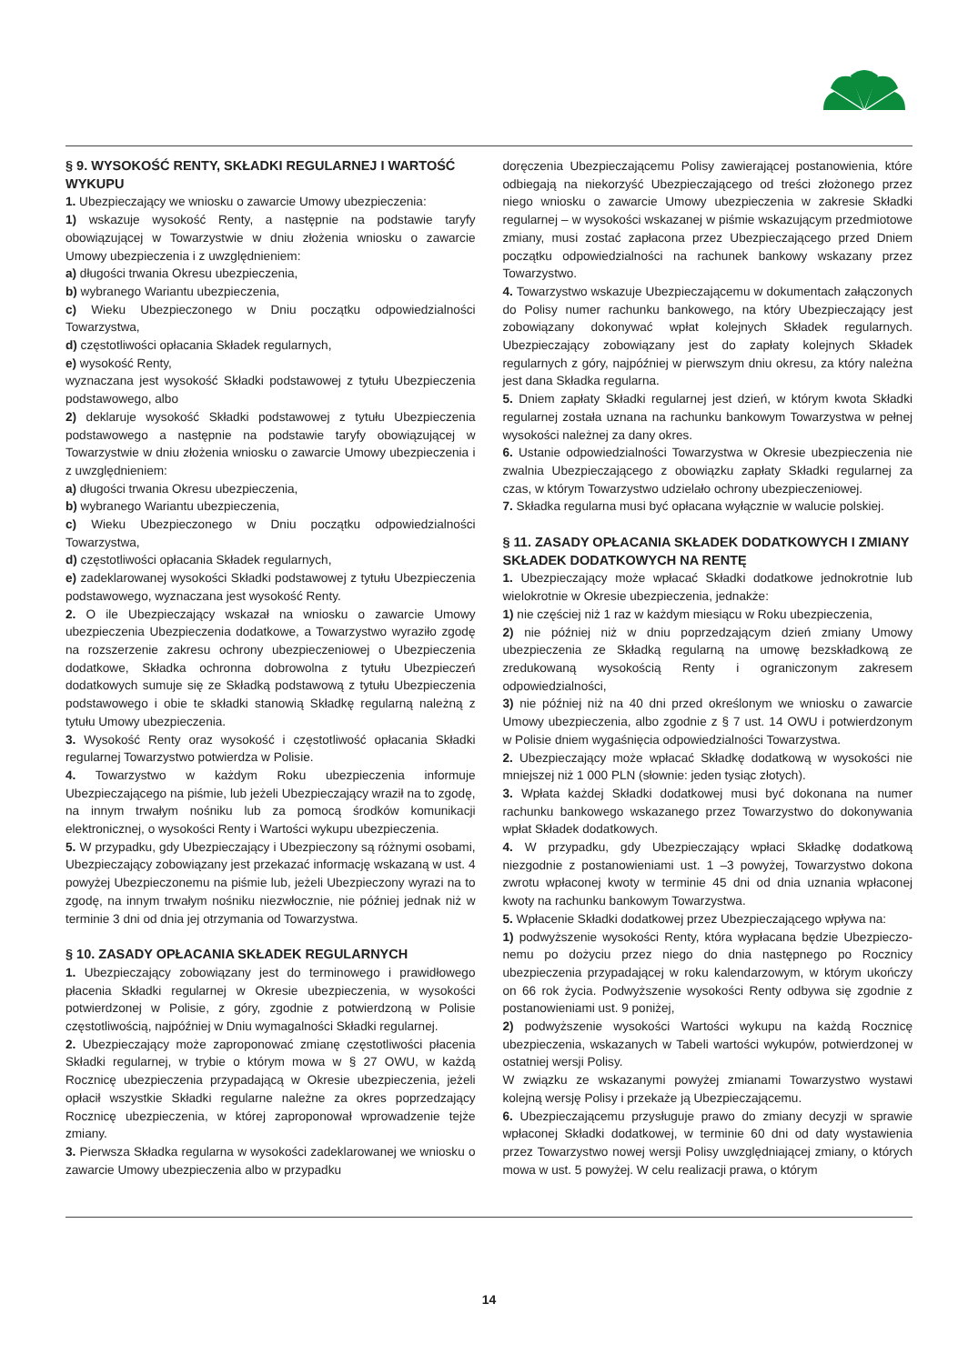§ 9. WYSOKOŚĆ RENTY, SKŁADKI REGULARNEJ I WARTOŚĆ WYKUPU
1. Ubezpieczający we wniosku o zawarcie Umowy ubezpieczenia:
1) wskazuje wysokość Renty, a następnie na podstawie taryfy obowiązującej w Towarzystwie w dniu złożenia wniosku o zawarcie Umowy ubezpieczenia i z uwzględnieniem:
a) długości trwania Okresu ubezpieczenia,
b) wybranego Wariantu ubezpieczenia,
c) Wieku Ubezpieczonego w Dniu początku odpowiedzialności Towarzystwa,
d) częstotliwości opłacania Składek regularnych,
e) wysokość Renty,
wyznaczana jest wysokość Składki podstawowej z tytułu Ubezpieczenia podstawowego, albo
2) deklaruje wysokość Składki podstawowej z tytułu Ubezpieczenia podstawowego a następnie na podstawie taryfy obowiązującej w Towarzystwie w dniu złożenia wniosku o zawarcie Umowy ubezpieczenia i z uwzględnieniem:
a) długości trwania Okresu ubezpieczenia,
b) wybranego Wariantu ubezpieczenia,
c) Wieku Ubezpieczonego w Dniu początku odpowiedzialności Towarzystwa,
d) częstotliwości opłacania Składek regularnych,
e) zadeklarowanej wysokości Składki podstawowej z tytułu Ubezpieczenia podstawowego, wyznaczana jest wysokość Renty.
2. O ile Ubezpieczający wskazał na wniosku o zawarcie Umowy ubezpieczenia Ubezpieczenia dodatkowe, a Towarzystwo wyraziło zgodę na rozszerzenie zakresu ochrony ubezpieczeniowej o Ubezpieczenia dodatkowe, Składka ochronna dobrowolna z tytułu Ubezpieczeń dodatkowych sumuje się ze Składką podstawową z tytułu Ubezpieczenia podstawowego i obie te składki stanowią Składkę regularną należną z tytułu Umowy ubezpieczenia.
3. Wysokość Renty oraz wysokość i częstotliwość opłacania Składki regularnej Towarzystwo potwierdza w Polisie.
4. Towarzystwo w każdym Roku ubezpieczenia informuje Ubezpieczającego na piśmie, lub jeżeli Ubezpieczający wraził na to zgodę, na innym trwałym nośniku lub za pomocą środków komunikacji elektronicznej, o wysokości Renty i Wartości wykupu ubezpieczenia.
5. W przypadku, gdy Ubezpieczający i Ubezpieczony są różnymi osobami, Ubezpieczający zobowiązany jest przekazać informację wskazaną w ust. 4 powyżej Ubezpieczonemu na piśmie lub, jeżeli Ubezpieczony wyrazi na to zgodę, na innym trwałym nośniku niezwłocznie, nie później jednak niż w terminie 3 dni od dnia jej otrzymania od Towarzystwa.
§ 10. ZASADY OPŁACANIA SKŁADEK REGULARNYCH
1. Ubezpieczający zobowiązany jest do terminowego i prawidłowego płacenia Składki regularnej w Okresie ubezpieczenia, w wysokości potwierdzonej w Polisie, z góry, zgodnie z potwierdzoną w Polisie częstotliwością, najpóźniej w Dniu wymagalności Składki regularnej.
2. Ubezpieczający może zaproponować zmianę częstotliwości płacenia Składki regularnej, w trybie o którym mowa w § 27 OWU, w każdą Rocznicę ubezpieczenia przypadającą w Okresie ubezpieczenia, jeżeli opłacił wszystkie Składki regularne należne za okres poprzedzający Rocznicę ubezpieczenia, w której zaproponował wprowadzenie tejże zmiany.
3. Pierwsza Składka regularna w wysokości zadeklarowanej we wniosku o zawarcie Umowy ubezpieczenia albo w przypadku
doręczenia Ubezpieczającemu Polisy zawierającej postanowienia, które odbiegają na niekorzyść Ubezpieczającego od treści złożonego przez niego wniosku o zawarcie Umowy ubezpieczenia w zakresie Składki regularnej – w wysokości wskazanej w piśmie wskazującym przedmiotowe zmiany, musi zostać zapłacona przez Ubezpieczającego przed Dniem początku odpowiedzialności na rachunek bankowy wskazany przez Towarzystwo.
4. Towarzystwo wskazuje Ubezpieczającemu w dokumentach załączonych do Polisy numer rachunku bankowego, na który Ubezpieczający jest zobowiązany dokonywać wpłat kolejnych Składek regularnych. Ubezpieczający zobowiązany jest do zapłaty kolejnych Składek regularnych z góry, najpóźniej w pierwszym dniu okresu, za który należna jest dana Składka regularna.
5. Dniem zapłaty Składki regularnej jest dzień, w którym kwota Składki regularnej została uznana na rachunku bankowym Towarzystwa w pełnej wysokości należnej za dany okres.
6. Ustanie odpowiedzialności Towarzystwa w Okresie ubezpieczenia nie zwalnia Ubezpieczającego z obowiązku zapłaty Składki regularnej za czas, w którym Towarzystwo udzielało ochrony ubezpieczeniowej.
7. Składka regularna musi być opłacana wyłącznie w walucie polskiej.
§ 11. ZASADY OPŁACANIA SKŁADEK DODATKOWYCH I ZMIANY SKŁADEK DODATKOWYCH NA RENTĘ
1. Ubezpieczający może wpłacać Składki dodatkowe jednokrotnie lub wielokrotnie w Okresie ubezpieczenia, jednakże:
1) nie częściej niż 1 raz w każdym miesiącu w Roku ubezpieczenia,
2) nie później niż w dniu poprzedzającym dzień zmiany Umowy ubezpieczenia ze Składką regularną na umowę bezskładkową ze zredukowaną wysokością Renty i ograniczonym zakresem odpowiedzialności,
3) nie później niż na 40 dni przed określonym we wniosku o zawarcie Umowy ubezpieczenia, albo zgodnie z § 7 ust. 14 OWU i potwierdzonym w Polisie dniem wygaśnięcia odpowiedzialności Towarzystwa.
2. Ubezpieczający może wpłacać Składkę dodatkową w wysokości nie mniejszej niż 1 000 PLN (słownie: jeden tysiąc złotych).
3. Wpłata każdej Składki dodatkowej musi być dokonana na numer rachunku bankowego wskazanego przez Towarzystwo do dokonywania wpłat Składek dodatkowych.
4. W przypadku, gdy Ubezpieczający wpłaci Składkę dodatkową niezgodnie z postanowieniami ust. 1 –3 powyżej, Towarzystwo dokona zwrotu wpłaconej kwoty w terminie 45 dni od dnia uznania wpłaconej kwoty na rachunku bankowym Towarzystwa.
5. Wpłacenie Składki dodatkowej przez Ubezpieczającego wpływa na:
1) podwyższenie wysokości Renty, która wypłacana będzie Ubezpieczo-nemu po dożyciu przez niego do dnia następnego po Rocznicy ubezpieczenia przypadającej w roku kalendarzowym, w którym ukończy on 66 rok życia. Podwyższenie wysokości Renty odbywa się zgodnie z postanowieniami ust. 9 poniżej,
2) podwyższenie wysokości Wartości wykupu na każdą Rocznicę ubezpieczenia, wskazanych w Tabeli wartości wykupów, potwierdzonej w ostatniej wersji Polisy.
W związku ze wskazanymi powyżej zmianami Towarzystwo wystawi kolejną wersję Polisy i przekaże ją Ubezpieczającemu.
6. Ubezpieczającemu przysługuje prawo do zmiany decyzji w sprawie wpłaconej Składki dodatkowej, w terminie 60 dni od daty wystawienia przez Towarzystwo nowej wersji Polisy uwzględniającej zmiany, o których mowa w ust. 5 powyżej. W celu realizacji prawa, o którym
14